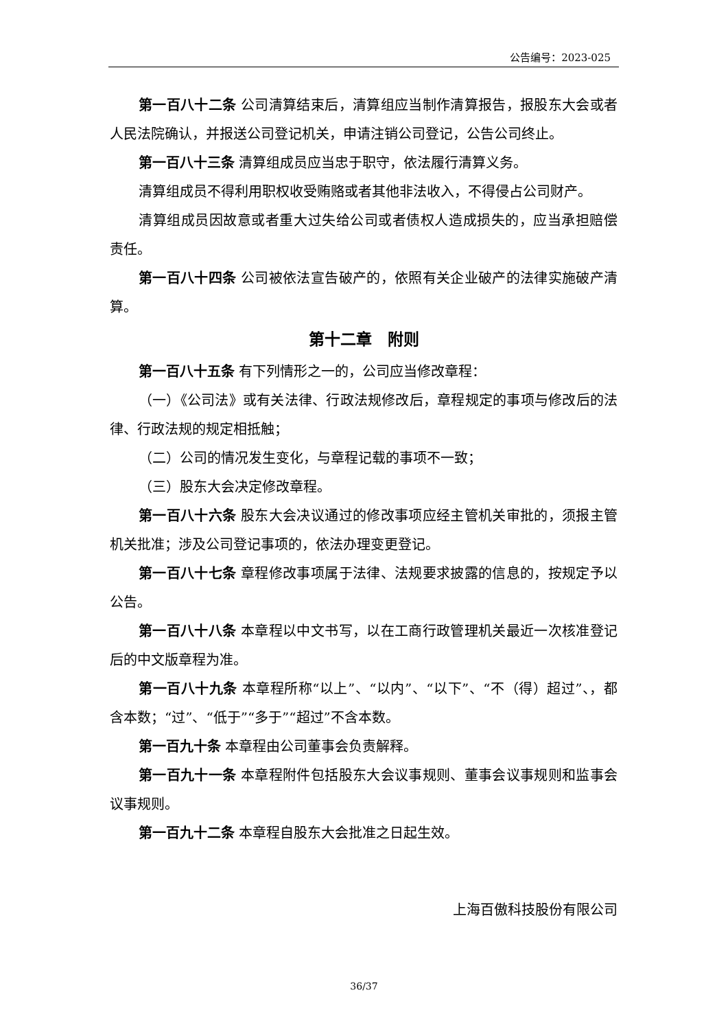公告编号：2023-025
第一百八十二条 公司清算结束后，清算组应当制作清算报告，报股东大会或者人民法院确认，并报送公司登记机关，申请注销公司登记，公告公司终止。
第一百八十三条 清算组成员应当忠于职守，依法履行清算义务。
清算组成员不得利用职权收受贿赂或者其他非法收入，不得侵占公司财产。
清算组成员因故意或者重大过失给公司或者债权人造成损失的，应当承担赔偿责任。
第一百八十四条 公司被依法宣告破产的，依照有关企业破产的法律实施破产清算。
第十二章　附则
第一百八十五条 有下列情形之一的，公司应当修改章程：
（一）《公司法》或有关法律、行政法规修改后，章程规定的事项与修改后的法律、行政法规的规定相抵触；
（二）公司的情况发生变化，与章程记载的事项不一致；
（三）股东大会决定修改章程。
第一百八十六条 股东大会决议通过的修改事项应经主管机关审批的，须报主管机关批准；涉及公司登记事项的，依法办理变更登记。
第一百八十七条 章程修改事项属于法律、法规要求披露的信息的，按规定予以公告。
第一百八十八条 本章程以中文书写，以在工商行政管理机关最近一次核准登记后的中文版章程为准。
第一百八十九条 本章程所称“以上”、“以内”、“以下”、“不（得）超过”、，都含本数；“过”、“低于”“多于”“超过”不含本数。
第一百九十条 本章程由公司董事会负责解释。
第一百九十一条 本章程附件包括股东大会议事规则、董事会议事规则和监事会议事规则。
第一百九十二条 本章程自股东大会批准之日起生效。
上海百傲科技股份有限公司
36/37